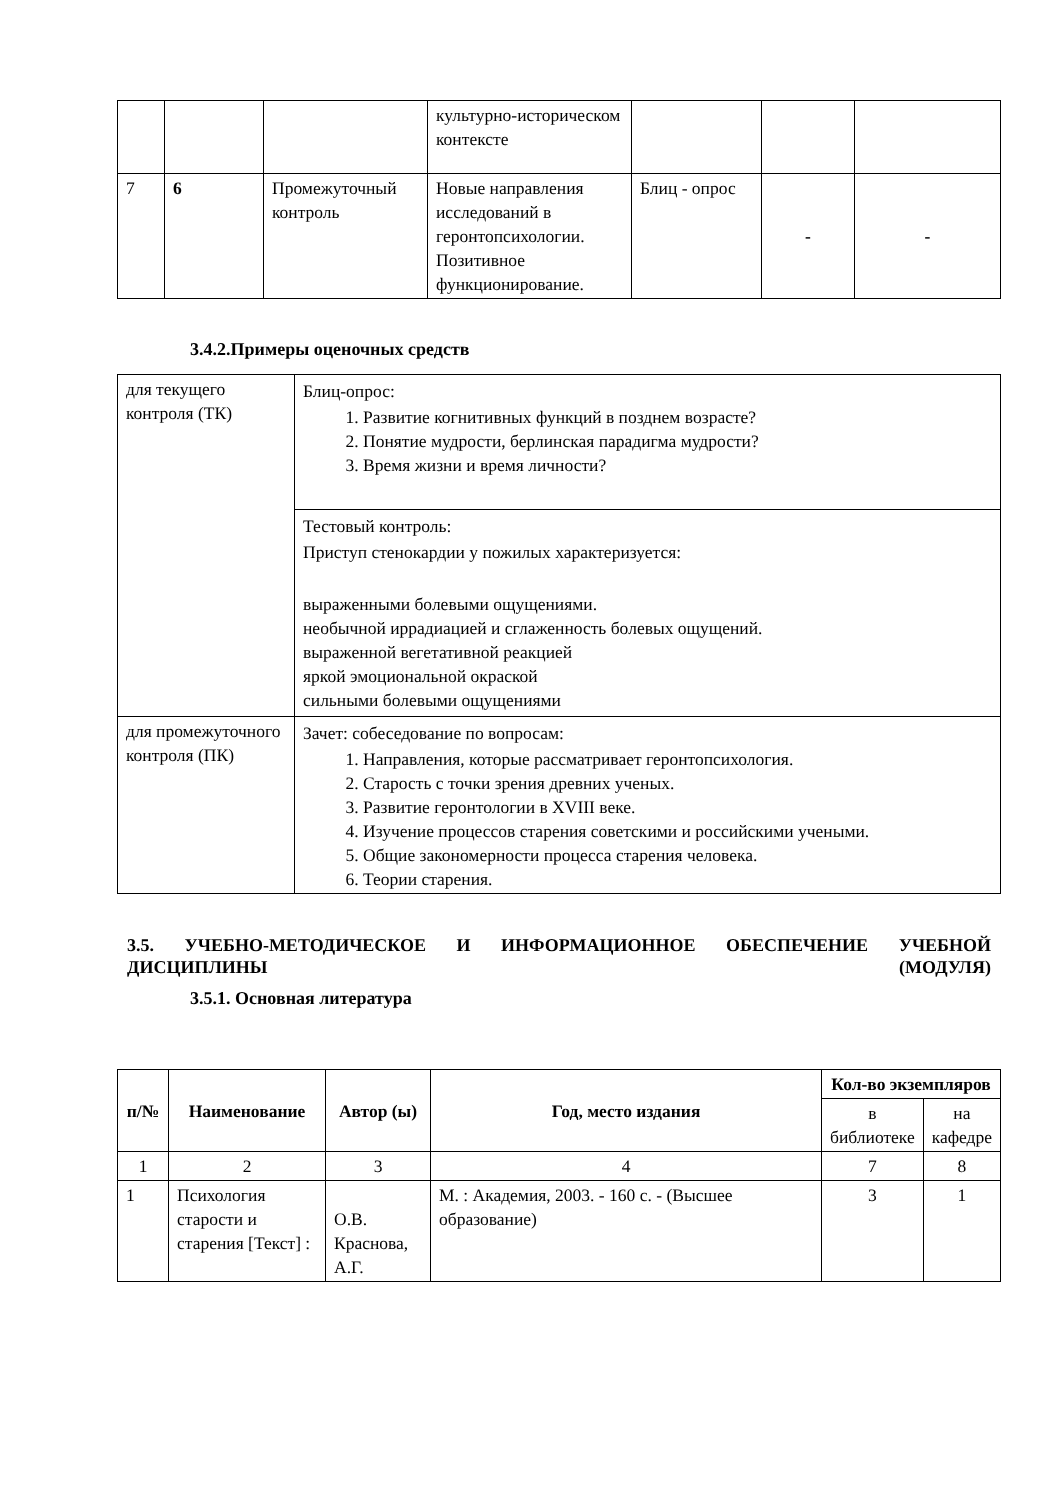| | | | культурно-историческом контексте | | | |
| 7 | 6 | Промежуточный контроль | Новые направления исследований в геронтопсихологии. Позитивное функционирование. | Блиц - опрос | - | - |
3.4.2.Примеры оценочных средств
| для текущего контроля (ТК) | Блиц-опрос: 1. Развитие когнитивных функций в позднем возрасте? 2. Понятие мудрости, берлинская парадигма мудрости? 3. Время жизни и время личности? |
| | Тестовый контроль: Приступ стенокардии у пожилых характеризуется: выраженными болевыми ощущениями. необычной иррадиацией и сглаженность болевых ощущений. выраженной вегетативной реакцией яркой эмоциональной окраской сильными болевыми ощущениями |
| для промежуточного контроля (ПК) | Зачет: собеседование по вопросам: 1. Направления, которые рассматривает геронтопсихология. 2. Старость с точки зрения древних ученых. 3. Развитие геронтологии в XVIII веке. 4. Изучение процессов старения советскими и российскими учеными. 5. Общие закономерности процесса старения человека. 6. Теории старения. |
3.5. УЧЕБНО-МЕТОДИЧЕСКОЕ И ИНФОРМАЦИОННОЕ ОБЕСПЕЧЕНИЕ УЧЕБНОЙ ДИСЦИПЛИНЫ (МОДУЛЯ)
3.5.1. Основная литература
| п/№ | Наименование | Автор (ы) | Год, место издания | Кол-во экземпляров | |
| --- | --- | --- | --- | --- | --- |
| | | | | в библиотеке | на кафедре |
| 1 | 2 | 3 | 4 | 7 | 8 |
| 1 | Психология старости и старения [Текст] : | О.В. Краснова, А.Г. | М. : Академия, 2003. - 160 с. - (Высшее образование) | 3 | 1 |